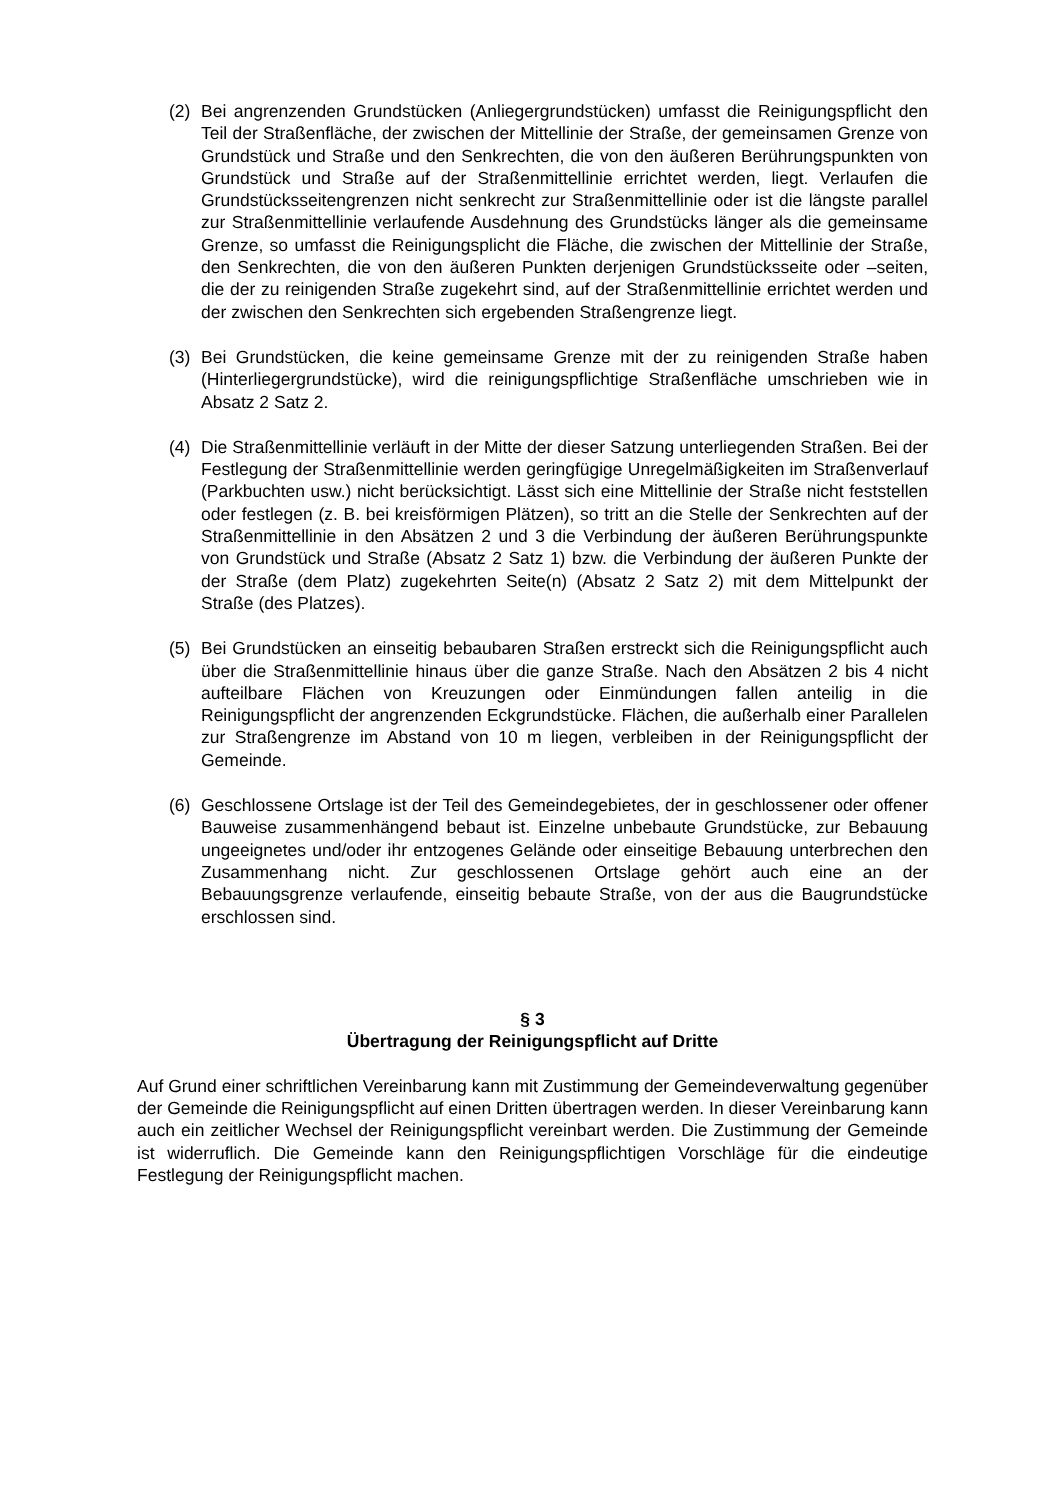(2) Bei angrenzenden Grundstücken (Anliegergrundstücken) umfasst die Reinigungspflicht den Teil der Straßenfläche, der zwischen der Mittellinie der Straße, der gemeinsamen Grenze von Grundstück und Straße und den Senkrechten, die von den äußeren Berührungspunkten von Grundstück und Straße auf der Straßenmittellinie errichtet werden, liegt. Verlaufen die Grundstücksseitengrenzen nicht senkrecht zur Straßenmittellinie oder ist die längste parallel zur Straßenmittellinie verlaufende Ausdehnung des Grundstücks länger als die gemeinsame Grenze, so umfasst die Reinigungsplicht die Fläche, die zwischen der Mittellinie der Straße, den Senkrechten, die von den äußeren Punkten derjenigen Grundstücksseite oder –seiten, die der zu reinigenden Straße zugekehrt sind, auf der Straßenmittellinie errichtet werden und der zwischen den Senkrechten sich ergebenden Straßengrenze liegt.
(3) Bei Grundstücken, die keine gemeinsame Grenze mit der zu reinigenden Straße haben (Hinterliegergrundstücke), wird die reinigungspflichtige Straßenfläche umschrieben wie in Absatz 2 Satz 2.
(4) Die Straßenmittellinie verläuft in der Mitte der dieser Satzung unterliegenden Straßen. Bei der Festlegung der Straßenmittellinie werden geringfügige Unregelmäßigkeiten im Straßenverlauf (Parkbuchten usw.) nicht berücksichtigt. Lässt sich eine Mittellinie der Straße nicht feststellen oder festlegen (z. B. bei kreisförmigen Plätzen), so tritt an die Stelle der Senkrechten auf der Straßenmittellinie in den Absätzen 2 und 3 die Verbindung der äußeren Berührungspunkte von Grundstück und Straße (Absatz 2 Satz 1) bzw. die Verbindung der äußeren Punkte der der Straße (dem Platz) zugekehrten Seite(n) (Absatz 2 Satz 2) mit dem Mittelpunkt der Straße (des Platzes).
(5) Bei Grundstücken an einseitig bebaubaren Straßen erstreckt sich die Reinigungspflicht auch über die Straßenmittellinie hinaus über die ganze Straße. Nach den Absätzen 2 bis 4 nicht aufteilbare Flächen von Kreuzungen oder Einmündungen fallen anteilig in die Reinigungspflicht der angrenzenden Eckgrundstücke. Flächen, die außerhalb einer Parallelen zur Straßengrenze im Abstand von 10 m liegen, verbleiben in der Reinigungspflicht der Gemeinde.
(6) Geschlossene Ortslage ist der Teil des Gemeindegebietes, der in geschlossener oder offener Bauweise zusammenhängend bebaut ist. Einzelne unbebaute Grundstücke, zur Bebauung ungeeignetes und/oder ihr entzogenes Gelände oder einseitige Bebauung unterbrechen den Zusammenhang nicht. Zur geschlossenen Ortslage gehört auch eine an der Bebauungsgrenze verlaufende, einseitig bebaute Straße, von der aus die Baugrundstücke erschlossen sind.
§ 3
Übertragung der Reinigungspflicht auf Dritte
Auf Grund einer schriftlichen Vereinbarung kann mit Zustimmung der Gemeindeverwaltung gegenüber der Gemeinde die Reinigungspflicht auf einen Dritten übertragen werden. In dieser Vereinbarung kann auch ein zeitlicher Wechsel der Reinigungspflicht vereinbart werden. Die Zustimmung der Gemeinde ist widerruflich. Die Gemeinde kann den Reinigungspflichtigen Vorschläge für die eindeutige Festlegung der Reinigungspflicht machen.